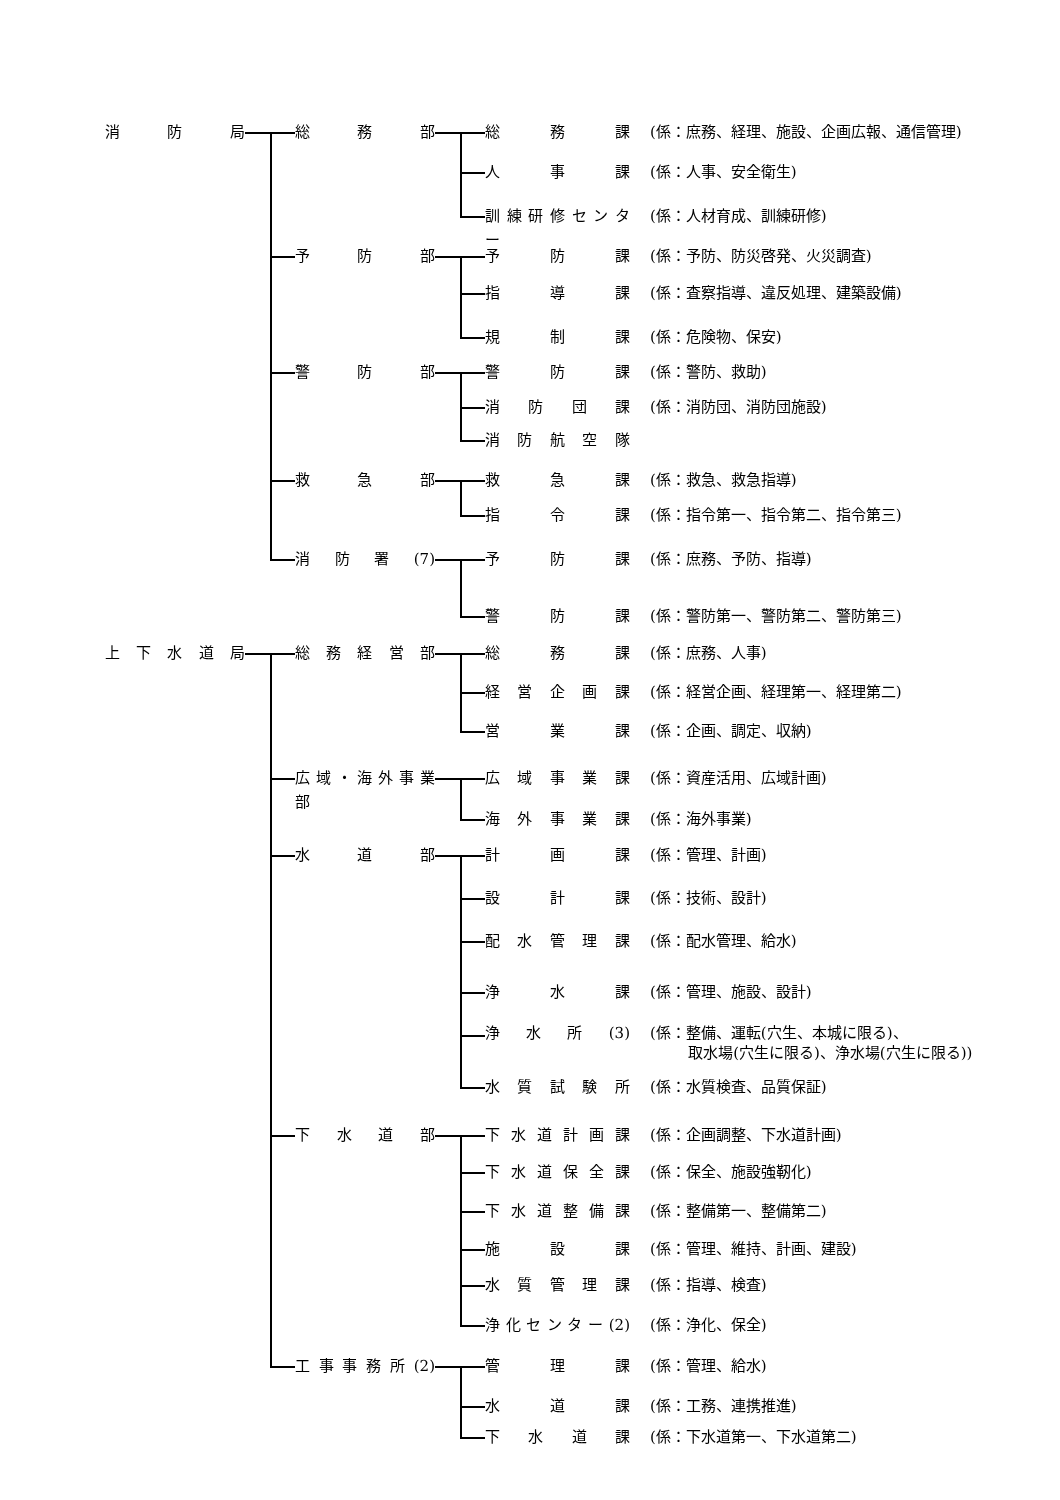消 防 局 総 務 部 総 務 課 (係：庶務、経理、施設、企画広報、通信管理)
人 事 課 (係：人事、安全衛生)
訓 練 研 修 セ ン タ ー
(係：人材育成、訓練研修)
予 防 部 予 防 課 (係：予防、防災啓発、火災調査)
指 導 課 (係：査察指導、違反処理、建築設備)
規 制 課 (係：危険物、保安)
警 防 部 警 防 課 (係：警防、救助)
消 防 団 課 (係：消防団、消防団施設)
消 防 航 空 隊
救 急 部 救 急 課 (係：救急、救急指導)
指 令 課 (係：指令第一、指令第二、指令第三)
消 防 署 (7) 予 防 課 (係：庶務、予防、指導)
警 防 課 (係：警防第一、警防第二、警防第三)
上 下 水 道 局 総 務 経 営 部 総 務 課 (係：庶務、人事)
経 営 企 画 課 (係：経営企画、経理第一、経理第二)
営 業 課 (係：企画、調定、収納)
広 域 ・ 海 外 事 業 部
広 域 事 業 課 (係：資産活用、広域計画)
海 外 事 業 課 (係：海外事業)
水 道 部 計 画 課 (係：管理、計画)
設 計 課 (係：技術、設計)
配 水 管 理 課 (係：配水管理、給水)
浄 水 課 (係：管理、施設、設計)
浄 水 所 (3) (係：整備、運転(穴生、本城に限る)、
取水場(穴生に限る)、浄水場(穴生に限る))
水 質 試 験 所 (係：水質検査、品質保証)
下 水 道 部 下 水 道 計 画 課 (係：企画調整、下水道計画)
下 水 道 保 全 課 (係：保全、施設強靭化)
下 水 道 整 備 課 (係：整備第一、整備第二)
施 設 課 (係：管理、維持、計画、建設)
水 質 管 理 課 (係：指導、検査)
浄 化 セ ン タ ー (2)
(係：浄化、保全)
工 事 事 務 所 (2)
管 理 課 (係：管理、給水)
水 道 課 (係：工務、連携推進)
下 水 道 課 (係：下水道第一、下水道第二)